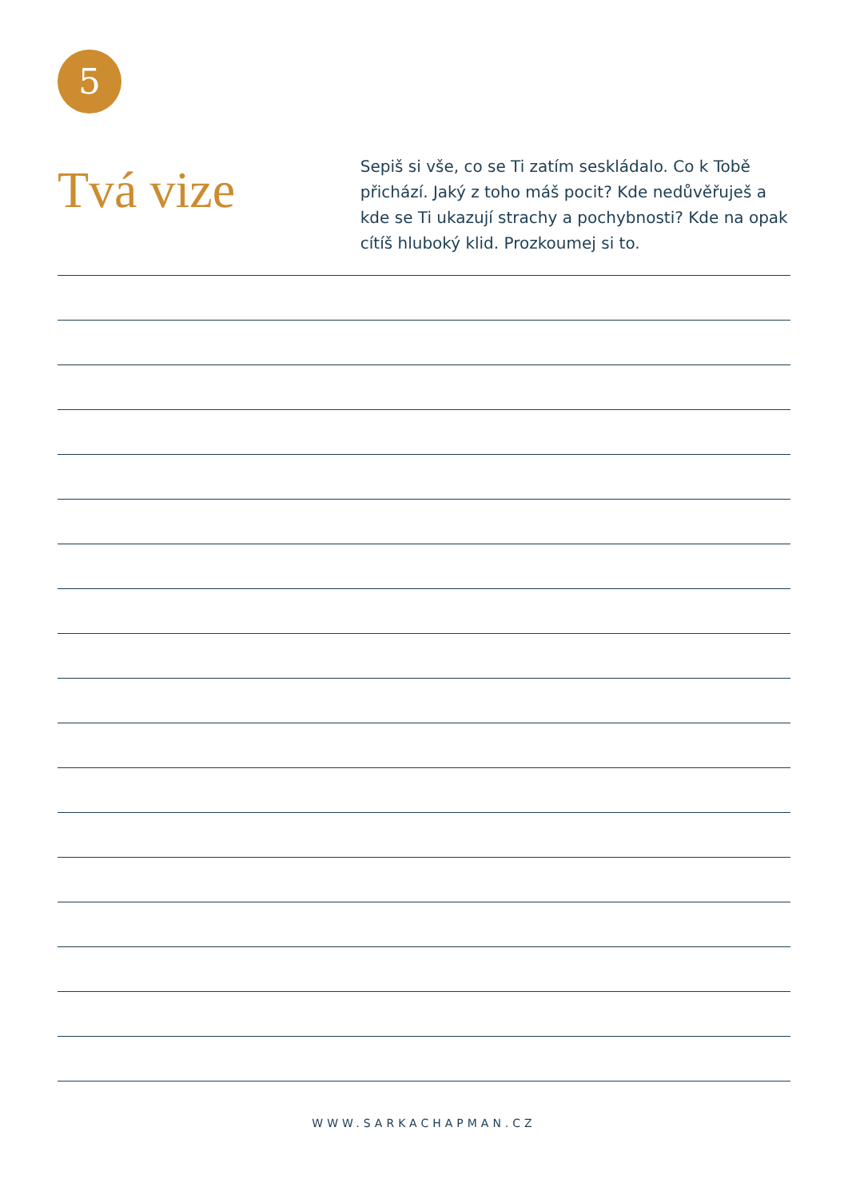5
Tvá vize
Sepiš si vše, co se Ti zatím seskládalo. Co k Tobě přichází. Jaký z toho máš pocit? Kde nedůvěřuješ a kde se Ti ukazují strachy a pochybnosti? Kde na opak cítíš hluboký klid. Prozkoumej si to.
WWW.SARKACHAPMAN.CZ